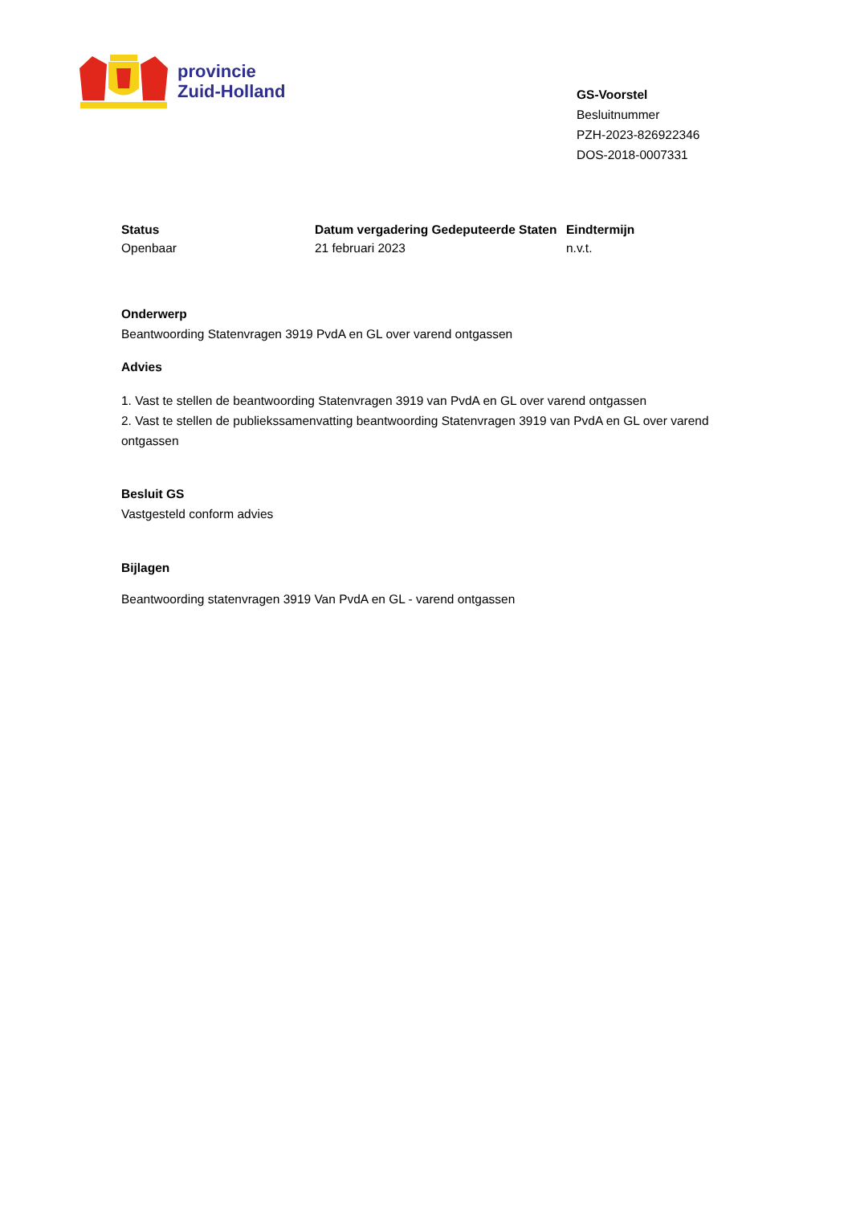provincie
Zuid-Holland
GS-Voorstel
Besluitnummer
PZH-2023-826922346
DOS-2018-0007331
Status
Openbaar
Datum vergadering Gedeputeerde Staten
21 februari 2023
Eindtermijn
n.v.t.
Onderwerp
Beantwoording Statenvragen 3919 PvdA en GL over varend ontgassen
Advies
1. Vast te stellen de beantwoording Statenvragen 3919 van PvdA en GL over varend ontgassen
2. Vast te stellen de publiekssamenvatting beantwoording Statenvragen 3919 van PvdA en GL over varend ontgassen
Besluit GS
Vastgesteld conform advies
Bijlagen
Beantwoording statenvragen 3919 Van PvdA en GL - varend ontgassen